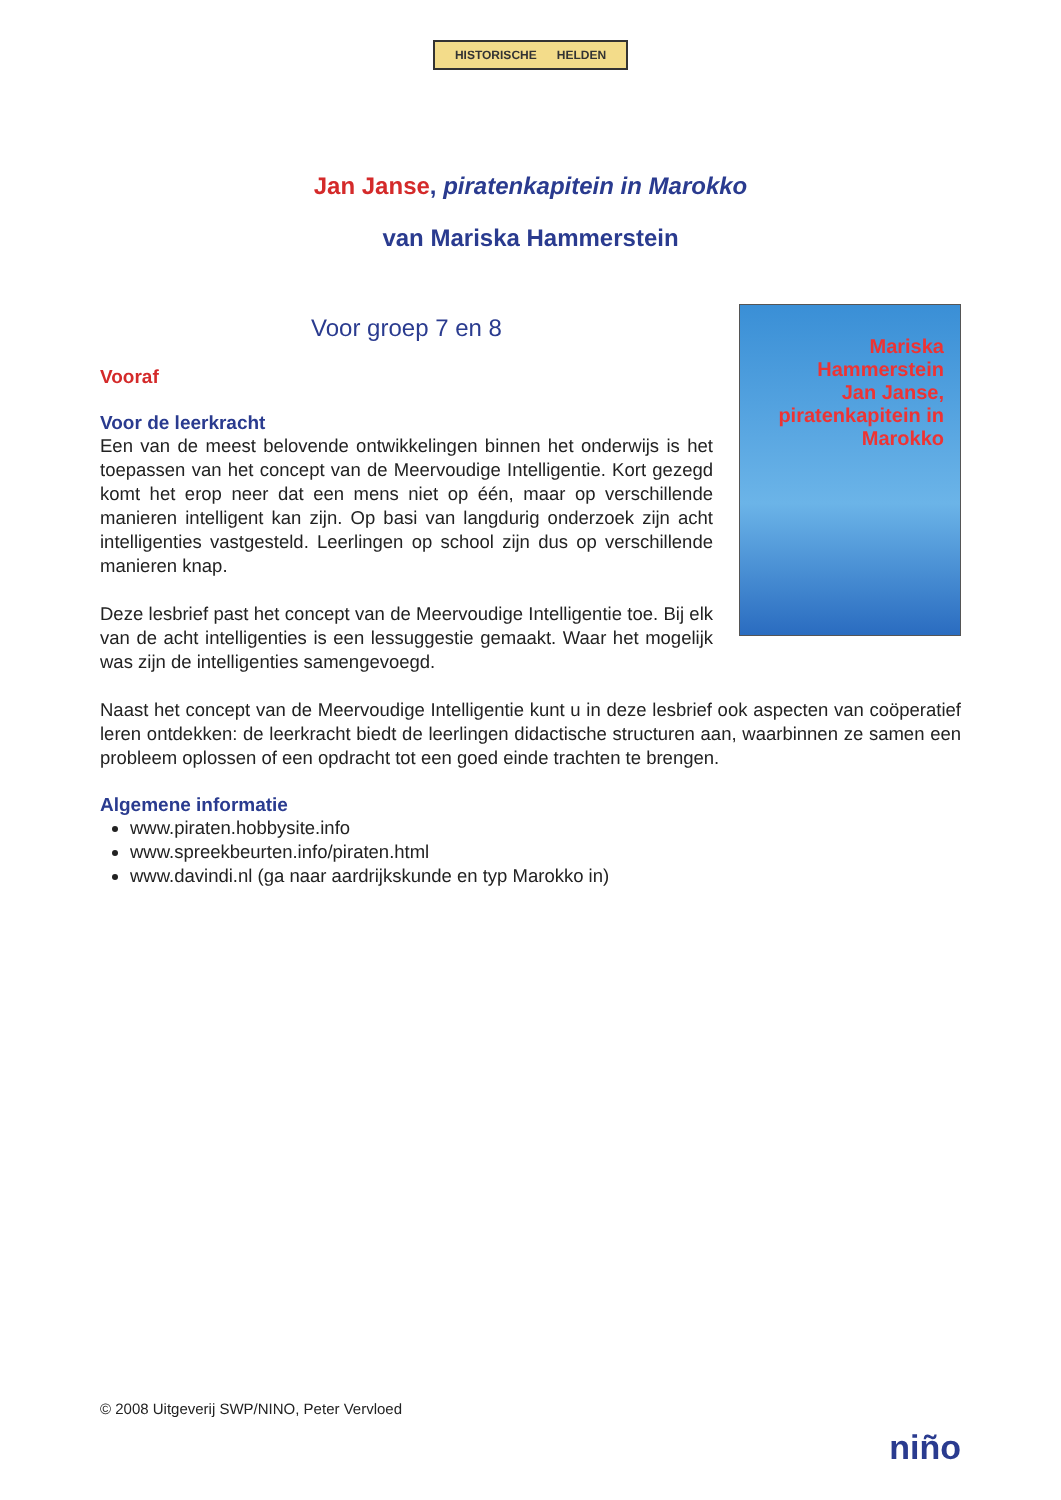HISTORISCHE HELDEN
Jan Janse, piratenkapitein in Marokko
van Mariska Hammerstein
Voor groep 7 en 8
Vooraf
Voor de leerkracht
Een van de meest belovende ontwikkelingen binnen het onderwijs is het toepassen van het concept van de Meervoudige Intelligentie. Kort gezegd komt het erop neer dat een mens niet op één, maar op verschil­lende manieren intelligent kan zijn. Op basi van langdurig onderzoek zijn acht intelligenties vastgesteld. Leerlingen op school zijn dus op ver­schillende manieren knap.
Deze lesbrief past het concept van de Meervoudige Intelligentie toe. Bij elk van de acht intelligenties is een lessuggestie gemaakt. Waar het mogelijk was zijn de intelligenties samengevoegd.
Mariska Hammerstein
Jan Janse, piratenkapitein in Marokko
Naast het concept van de Meervoudige Intelligentie kunt u in deze lesbrief ook aspecten van coöpe­ratief leren ontdekken: de leerkracht biedt de leerlingen didactische structuren aan, waarbinnen ze samen een probleem oplossen of een opdracht tot een goed einde trachten te brengen.
Algemene informatie
www.piraten.hobbysite.info
www.spreekbeurten.info/piraten.html
www.davindi.nl (ga naar aardrijkskunde en typ Marokko in)
© 2008 Uitgeverij SWP/NINO, Peter Vervloed
niño